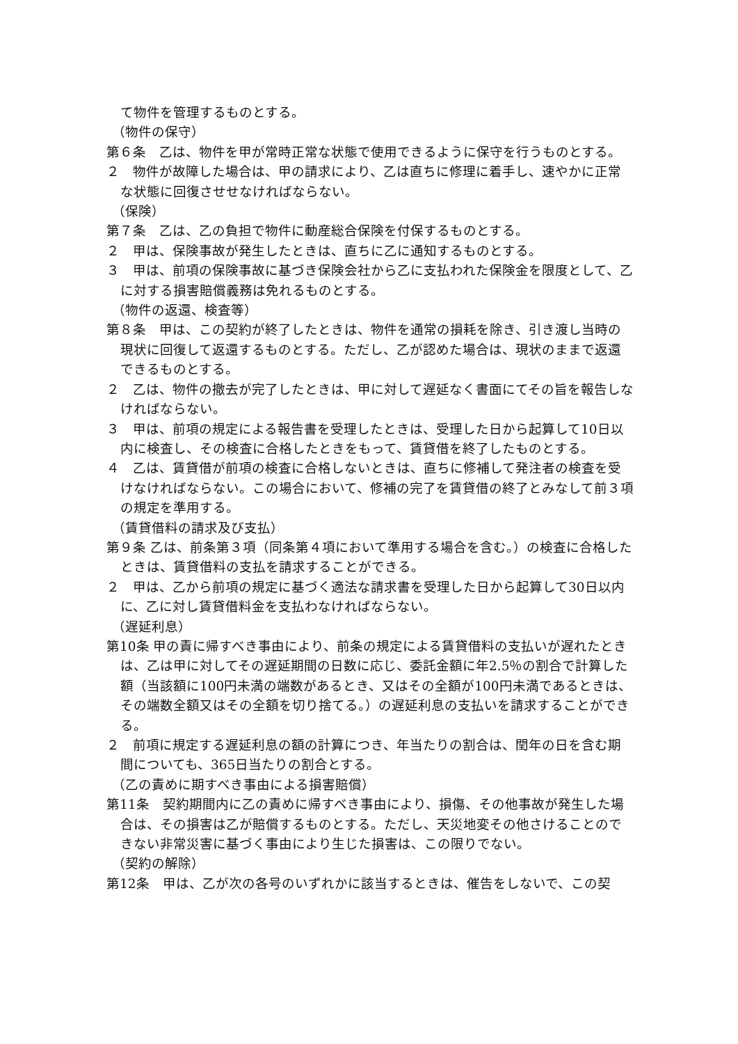て物件を管理するものとする。
（物件の保守）
第６条　乙は、物件を甲が常時正常な状態で使用できるように保守を行うものとする。
２　物件が故障した場合は、甲の請求により、乙は直ちに修理に着手し、速やかに正常な状態に回復させせなければならない。
（保険）
第７条　乙は、乙の負担で物件に動産総合保険を付保するものとする。
２　甲は、保険事故が発生したときは、直ちに乙に通知するものとする。
３　甲は、前項の保険事故に基づき保険会社から乙に支払われた保険金を限度として、乙に対する損害賠償義務は免れるものとする。
（物件の返還、検査等）
第８条　甲は、この契約が終了したときは、物件を通常の損耗を除き、引き渡し当時の現状に回復して返還するものとする。ただし、乙が認めた場合は、現状のままで返還できるものとする。
２　乙は、物件の撤去が完了したときは、甲に対して遅延なく書面にてその旨を報告しなければならない。
３　甲は、前項の規定による報告書を受理したときは、受理した日から起算して10日以内に検査し、その検査に合格したときをもって、賃貸借を終了したものとする。
４　乙は、賃貸借が前項の検査に合格しないときは、直ちに修補して発注者の検査を受けなければならない。この場合において、修補の完了を賃貸借の終了とみなして前３項の規定を準用する。
（賃貸借料の請求及び支払）
第９条 乙は、前条第３項（同条第４項において準用する場合を含む。）の検査に合格したときは、賃貸借料の支払を請求することができる。
２　甲は、乙から前項の規定に基づく適法な請求書を受理した日から起算して30日以内に、乙に対し賃貸借料金を支払わなければならない。
（遅延利息）
第10条 甲の責に帰すべき事由により、前条の規定による賃貸借料の支払いが遅れたときは、乙は甲に対してその遅延期間の日数に応じ、委託金額に年2.5％の割合で計算した額（当該額に100円未満の端数があるとき、又はその全額が100円未満であるときは、その端数全額又はその全額を切り捨てる。）の遅延利息の支払いを請求することができる。
２　前項に規定する遅延利息の額の計算につき、年当たりの割合は、閏年の日を含む期間についても、365日当たりの割合とする。
（乙の責めに期すべき事由による損害賠償）
第11条　契約期間内に乙の責めに帰すべき事由により、損傷、その他事故が発生した場合は、その損害は乙が賠償するものとする。ただし、天災地変その他さけることのできない非常災害に基づく事由により生じた損害は、この限りでない。
（契約の解除）
第12条　甲は、乙が次の各号のいずれかに該当するときは、催告をしないで、この契